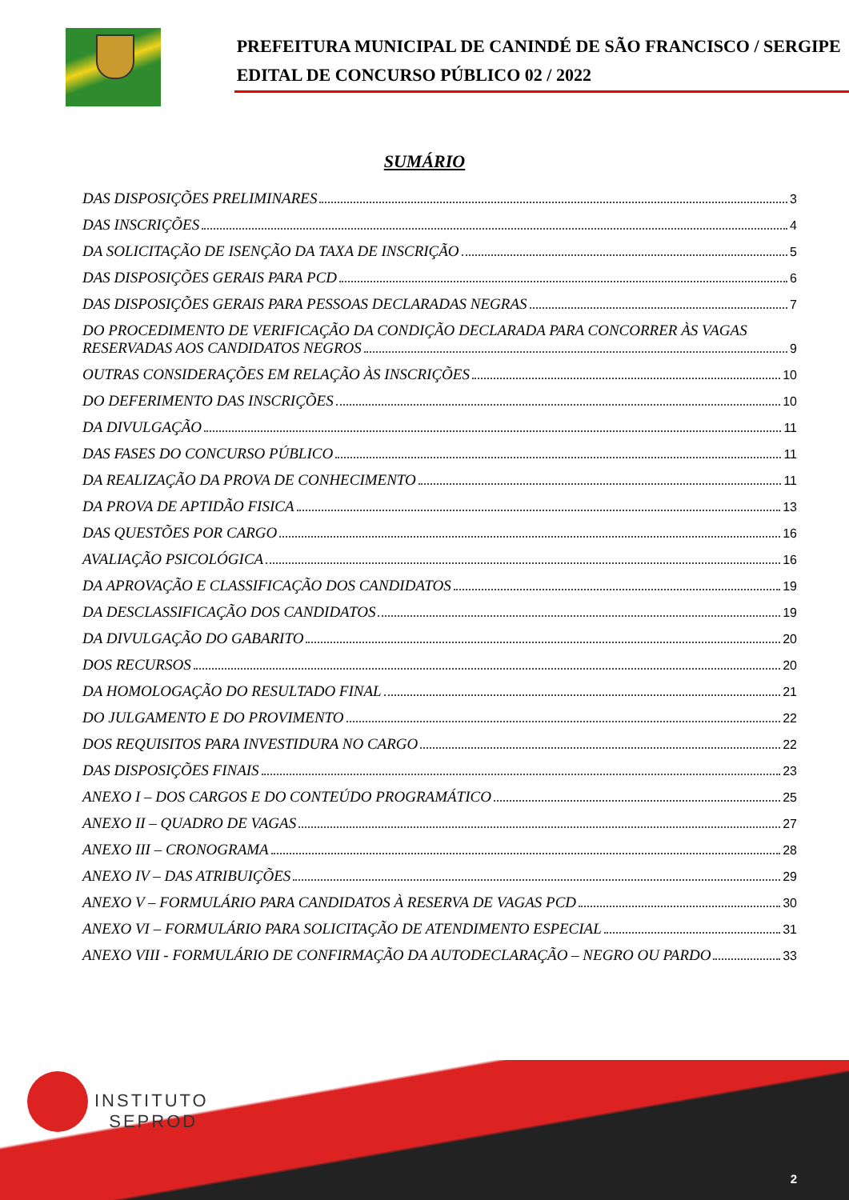PREFEITURA MUNICIPAL DE CANINDÉ DE SÃO FRANCISCO / SERGIPE
EDITAL DE CONCURSO PÚBLICO 02 / 2022
SUMÁRIO
DAS DISPOSIÇÕES PRELIMINARES 3
DAS INSCRIÇÕES 4
DA SOLICITAÇÃO DE ISENÇÃO DA TAXA DE INSCRIÇÃO 5
DAS DISPOSIÇÕES GERAIS PARA PCD 6
DAS DISPOSIÇÕES GERAIS PARA PESSOAS DECLARADAS NEGRAS 7
DO PROCEDIMENTO DE VERIFICAÇÃO DA CONDIÇÃO DECLARADA PARA CONCORRER ÀS VAGAS
RESERVADAS AOS CANDIDATOS NEGROS 9
OUTRAS CONSIDERAÇÕES EM RELAÇÃO ÀS INSCRIÇÕES 10
DO DEFERIMENTO DAS INSCRIÇÕES 10
DA DIVULGAÇÃO 11
DAS FASES DO CONCURSO PÚBLICO 11
DA REALIZAÇÃO DA PROVA DE CONHECIMENTO 11
DA PROVA DE APTIDÃO FISICA 13
DAS QUESTÕES POR CARGO 16
AVALIAÇÃO PSICOLÓGICA 16
DA APROVAÇÃO E CLASSIFICAÇÃO DOS CANDIDATOS 19
DA DESCLASSIFICAÇÃO DOS CANDIDATOS 19
DA DIVULGAÇÃO DO GABARITO 20
DOS RECURSOS 20
DA HOMOLOGAÇÃO DO RESULTADO FINAL 21
DO JULGAMENTO E DO PROVIMENTO 22
DOS REQUISITOS PARA INVESTIDURA NO CARGO 22
DAS DISPOSIÇÕES FINAIS 23
ANEXO I – DOS CARGOS E DO CONTEÚDO PROGRAMÁTICO 25
ANEXO II – QUADRO DE VAGAS 27
ANEXO III – CRONOGRAMA 28
ANEXO IV – DAS ATRIBUIÇÕES 29
ANEXO V – FORMULÁRIO PARA CANDIDATOS À RESERVA DE VAGAS PCD 30
ANEXO VI – FORMULÁRIO PARA SOLICITAÇÃO DE ATENDIMENTO ESPECIAL 31
ANEXO VIII - FORMULÁRIO DE CONFIRMAÇÃO DA AUTODECLARAÇÃO – NEGRO OU PARDO 33
INSTITUTO
SEPROD
2